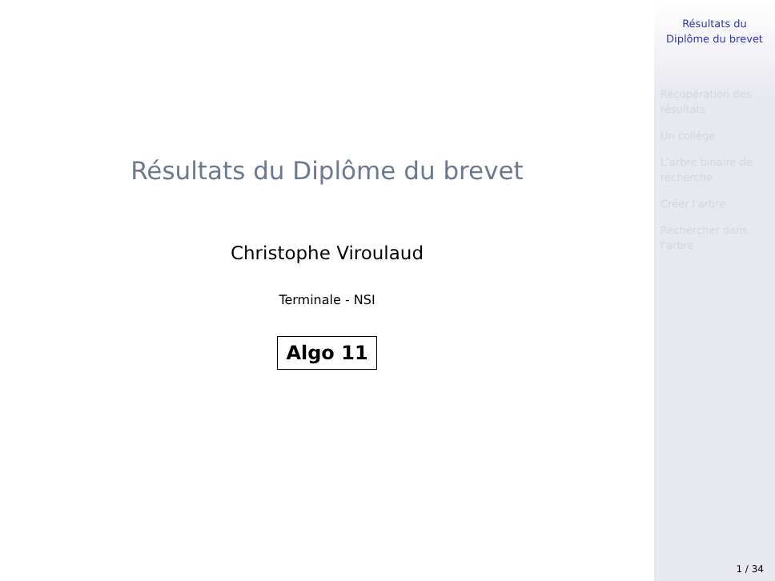Résultats du Diplôme du brevet
Christophe Viroulaud
Terminale - NSI
Algo 11
Résultats du Diplôme du brevet
Récupération des résultats
Un collège
L'arbre binaire de recherche
Créer l'arbre
Rechercher dans l'arbre
1 / 34